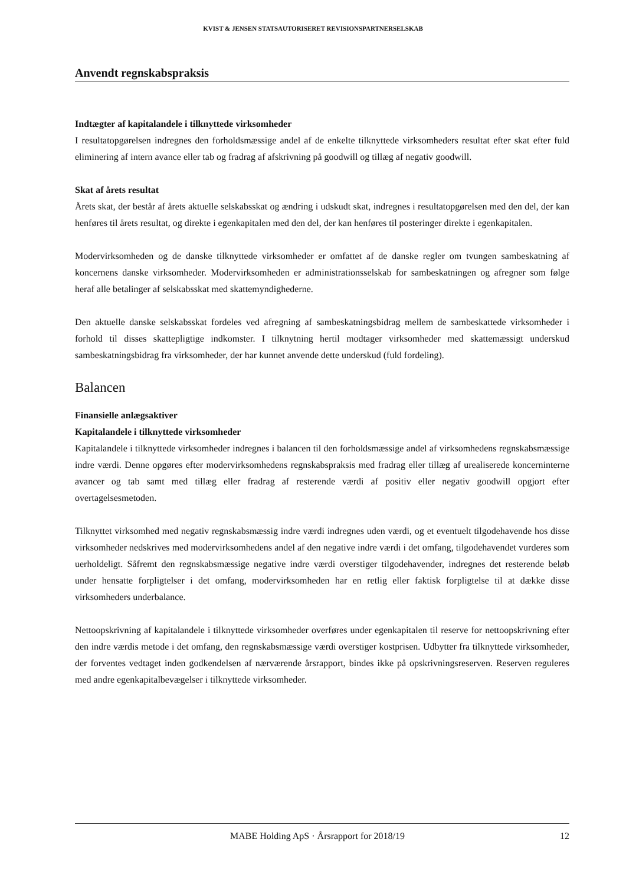KVIST & JENSEN STATSAUTORISERET REVISIONSPARTNERSELSKAB
Anvendt regnskabspraksis
Indtægter af kapitalandele i tilknyttede virksomheder
I resultatopgørelsen indregnes den forholdsmæssige andel af de enkelte tilknyttede virksomheders resultat efter skat efter fuld eliminering af intern avance eller tab og fradrag af afskrivning på goodwill og tillæg af negativ goodwill.
Skat af årets resultat
Årets skat, der består af årets aktuelle selskabsskat og ændring i udskudt skat, indregnes i resultatopgørelsen med den del, der kan henføres til årets resultat, og direkte i egenkapitalen med den del, der kan henføres til posteringer direkte i egenkapitalen.
Modervirksomheden og de danske tilknyttede virksomheder er omfattet af de danske regler om tvungen sambeskatning af koncernens danske virksomheder. Modervirksomheden er administrationsselskab for sambeskatningen og afregner som følge heraf alle betalinger af selskabsskat med skattemyndighederne.
Den aktuelle danske selskabsskat fordeles ved afregning af sambeskatningsbidrag mellem de sambeskattede virksomheder i forhold til disses skattepligtige indkomster. I tilknytning hertil modtager virksomheder med skattemæssigt underskud sambeskatningsbidrag fra virksomheder, der har kunnet anvende dette underskud (fuld fordeling).
Balancen
Finansielle anlægsaktiver
Kapitalandele i tilknyttede virksomheder
Kapitalandele i tilknyttede virksomheder indregnes i balancen til den forholdsmæssige andel af virksomhedens regnskabsmæssige indre værdi. Denne opgøres efter modervirksomhedens regnskabspraksis med fradrag eller tillæg af urealiserede koncerninterne avancer og tab samt med tillæg eller fradrag af resterende værdi af positiv eller negativ goodwill opgjort efter overtagelsesmetoden.
Tilknyttet virksomhed med negativ regnskabsmæssig indre værdi indregnes uden værdi, og et eventuelt tilgodehavende hos disse virksomheder nedskrives med modervirksomhedens andel af den negative indre værdi i det omfang, tilgodehavendet vurderes som uerholdeligt. Såfremt den regnskabsmæssige negative indre værdi overstiger tilgodehavender, indregnes det resterende beløb under hensatte forpligtelser i det omfang, modervirksomheden har en retlig eller faktisk forpligtelse til at dække disse virksomheders underbalance.
Nettoopskrivning af kapitalandele i tilknyttede virksomheder overføres under egenkapitalen til reserve for nettoopskrivning efter den indre værdis metode i det omfang, den regnskabsmæssige værdi overstiger kostprisen. Udbytter fra tilknyttede virksomheder, der forventes vedtaget inden godkendelsen af nærværende årsrapport, bindes ikke på opskrivningsreserven. Reserven reguleres med andre egenkapitalbevægelser i tilknyttede virksomheder.
MABE Holding ApS · Årsrapport for 2018/19 12